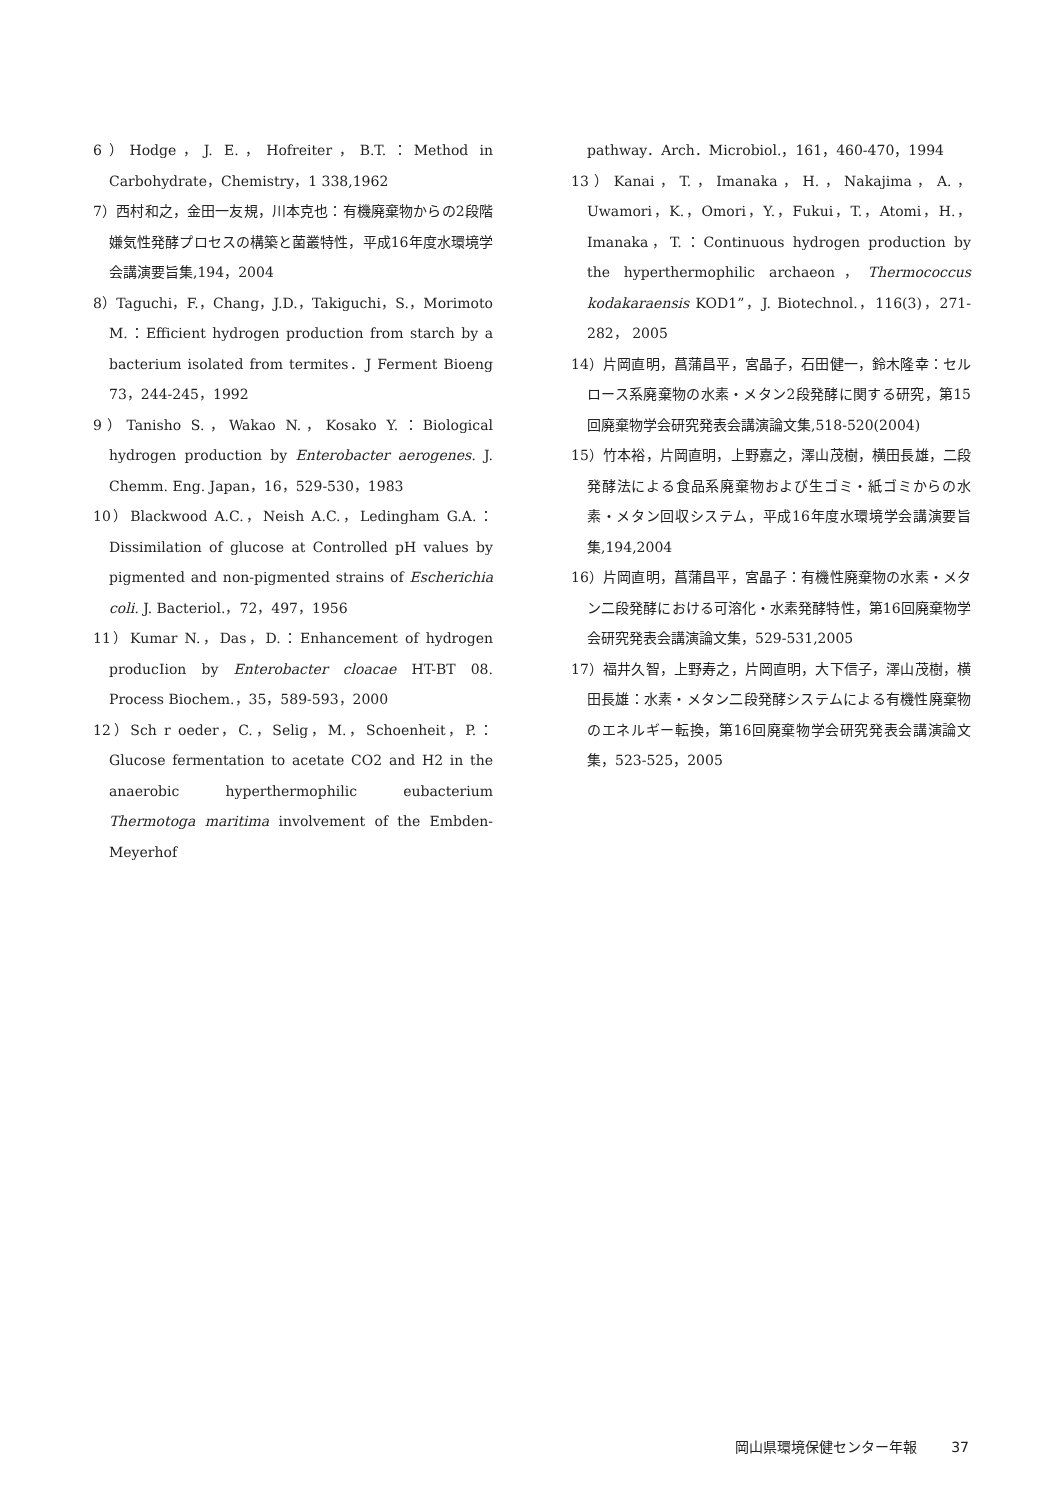6）Hodge，J. E.，Hofreiter，B.T.：Method in Carbohydrate，Chemistry，1 338,1962
7）西村和之，金田一友規，川本克也：有機廃棄物からの2段階嫌気性発酵プロセスの構築と菌叢特性，平成16年度水環境学会講演要旨集,194，2004
8）Taguchi，F.，Chang，J.D.，Takiguchi，S.，Morimoto M.：Efficient hydrogen production from starch by a bacterium isolated from termites．J Ferment Bioeng 73，244-245，1992
9）Tanisho S.，Wakao N.，Kosako Y.：Biological hydrogen production by Enterobacter aerogenes. J. Chemm. Eng. Japan，16，529-530，1983
10）Blackwood A.C.，Neish A.C.，Ledingham G.A.：Dissimilation of glucose at Controlled pH values by pigmented and non-pigmented strains of Escherichia coli. J. Bacteriol.，72，497，1956
11）Kumar N.，Das，D.：Enhancement of hydrogen producIion by Enterobacter cloacae HT-BT 08. Process Biochem.，35，589-593，2000
12）Sch r oeder，C.，Selig，M.，Schoenheit，P.：Glucose fermentation to acetate CO2 and H2 in the anaerobic hyperthermophilic eubacterium Thermotoga maritima involvement of the Embden-Meyerhof
pathway．Arch．Microbiol.，161，460-470，1994
13）Kanai，T.，Imanaka，H.，Nakajima，A.，Uwamori，K.，Omori，Y.，Fukui，T.，Atomi，H.，Imanaka，T.：Continuous hydrogen production by the hyperthermophilic archaeon，Thermococcus kodakaraensis KOD1”，J. Biotechnol.，116(3)，271-282， 2005
14）片岡直明，菖蒲昌平，宮晶子，石田健一，鈴木隆幸：セルロース系廃棄物の水素・メタン2段発酵に関する研究，第15回廃棄物学会研究発表会講演論文集,518-520(2004)
15）竹本裕，片岡直明，上野嘉之，澤山茂樹，横田長雄，二段発酵法による食品系廃棄物および生ゴミ・紙ゴミからの水素・メタン回収システム，平成16年度水環境学会講演要旨集,194,2004
16）片岡直明，菖蒲昌平，宮晶子：有機性廃棄物の水素・メタン二段発酵における可溶化・水素発酵特性，第16回廃棄物学会研究発表会講演論文集，529-531,2005
17）福井久智，上野寿之，片岡直明，大下信子，澤山茂樹，横田長雄：水素・メタン二段発酵システムによる有機性廃棄物のエネルギー転換，第16回廃棄物学会研究発表会講演論文集，523-525，2005
岡山県環境保健センター年報 37